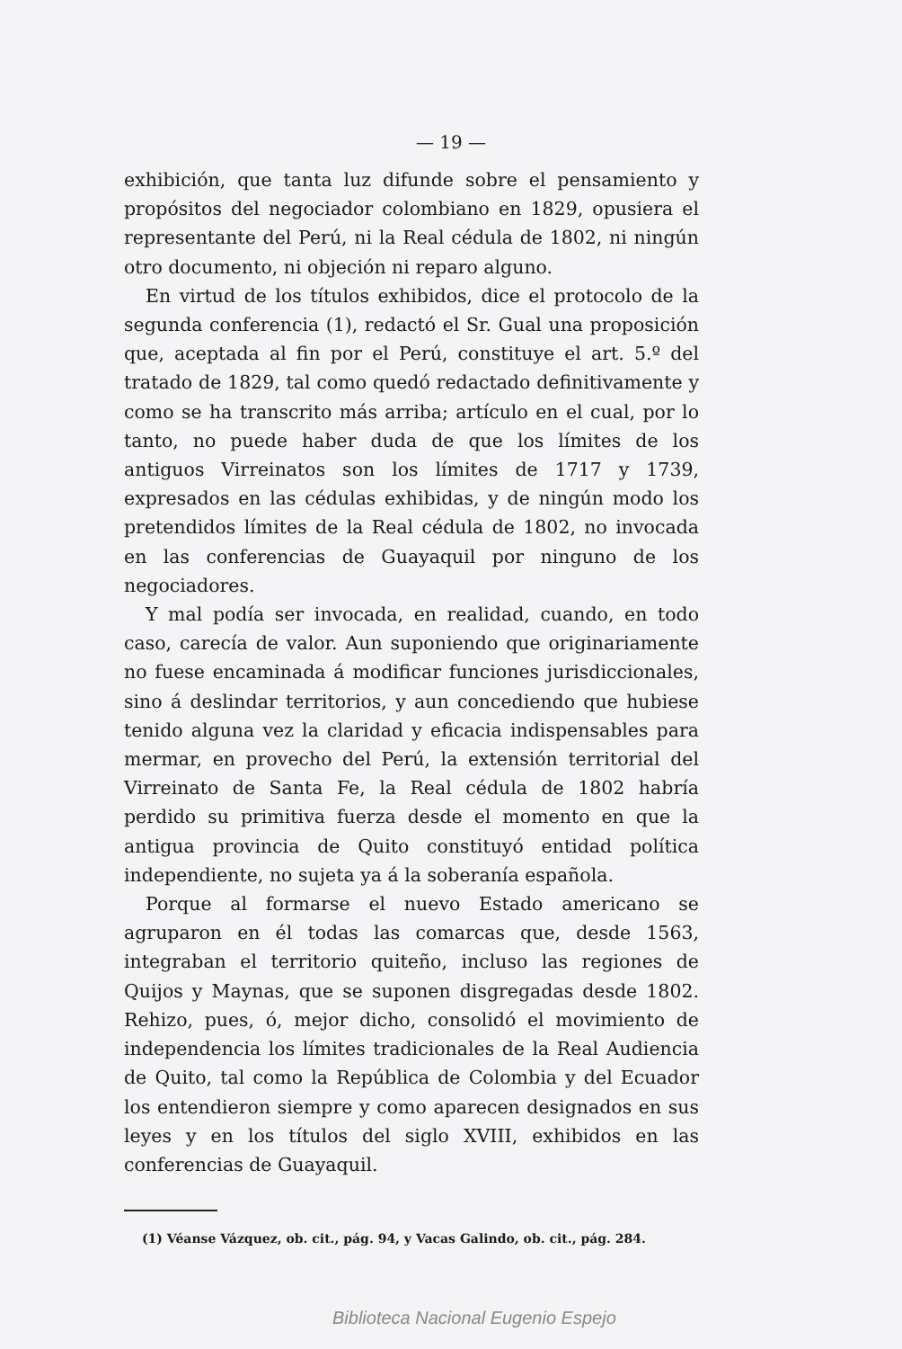— 19 —
exhibición, que tanta luz difunde sobre el pensamiento y propósitos del negociador colombiano en 1829, opusiera el representante del Perú, ni la Real cédula de 1802, ni ningún otro documento, ni objeción ni reparo alguno.
En virtud de los títulos exhibidos, dice el protocolo de la segunda conferencia (1), redactó el Sr. Gual una proposición que, aceptada al fin por el Perú, constituye el art. 5.º del tratado de 1829, tal como quedó redactado definitivamente y como se ha transcrito más arriba; artículo en el cual, por lo tanto, no puede haber duda de que los límites de los antiguos Virreinatos son los límites de 1717 y 1739, expresados en las cédulas exhibidas, y de ningún modo los pretendidos límites de la Real cédula de 1802, no invocada en las conferencias de Guayaquil por ninguno de los negociadores.
Y mal podía ser invocada, en realidad, cuando, en todo caso, carecía de valor. Aun suponiendo que originariamente no fuese encaminada á modificar funciones jurisdiccionales, sino á deslindar territorios, y aun concediendo que hubiese tenido alguna vez la claridad y eficacia indispensables para mermar, en provecho del Perú, la extensión territorial del Virreinato de Santa Fe, la Real cédula de 1802 habría perdido su primitiva fuerza desde el momento en que la antigua provincia de Quito constituyó entidad política independiente, no sujeta ya á la soberanía española.
Porque al formarse el nuevo Estado americano se agruparon en él todas las comarcas que, desde 1563, integraban el territorio quiteño, incluso las regiones de Quijos y Maynas, que se suponen disgregadas desde 1802. Rehizo, pues, ó, mejor dicho, consolidó el movimiento de independencia los límites tradicionales de la Real Audiencia de Quito, tal como la República de Colombia y del Ecuador los entendieron siempre y como aparecen designados en sus leyes y en los títulos del siglo XVIII, exhibidos en las conferencias de Guayaquil.
(1) Véanse Vázquez, ob. cit., pág. 94, y Vacas Galindo, ob. cit., pág. 284.
Biblioteca Nacional Eugenio Espejo